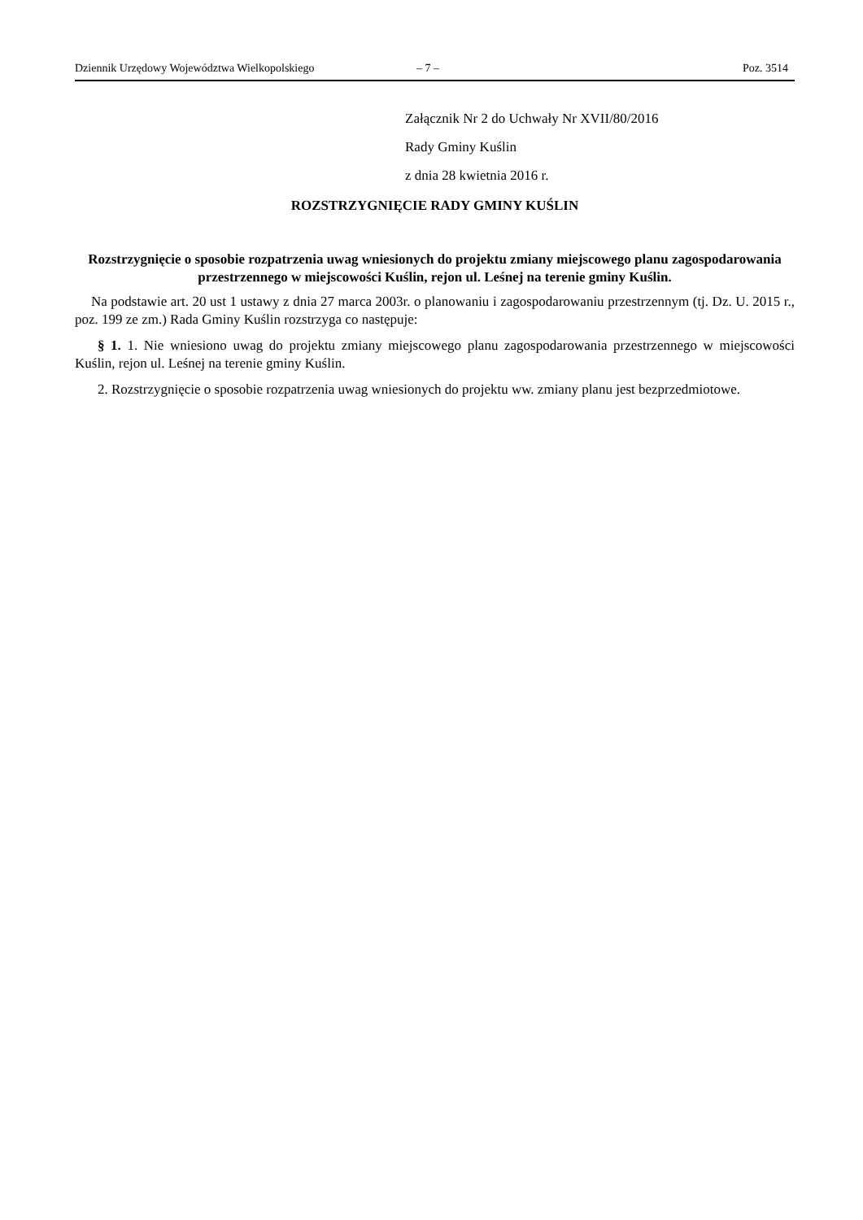Dziennik Urzędowy Województwa Wielkopolskiego – 7 – Poz. 3514
Załącznik Nr 2 do Uchwały Nr XVII/80/2016
Rady Gminy Kuślin
z dnia 28 kwietnia 2016 r.
ROZSTRZYGNIĘCIE RADY GMINY KUŚLIN
Rozstrzygnięcie o sposobie rozpatrzenia uwag wniesionych do projektu zmiany miejscowego planu zagospodarowania przestrzennego w miejscowości Kuślin, rejon ul. Leśnej na terenie gminy Kuślin.
Na podstawie art. 20 ust 1 ustawy z dnia 27 marca 2003r. o planowaniu i zagospodarowaniu przestrzennym (tj. Dz. U. 2015 r., poz. 199 ze zm.) Rada Gminy Kuślin rozstrzyga co następuje:
§ 1. 1. Nie wniesiono uwag do projektu zmiany miejscowego planu zagospodarowania przestrzennego w miejscowości Kuślin, rejon ul. Leśnej na terenie gminy Kuślin.
2. Rozstrzygnięcie o sposobie rozpatrzenia uwag wniesionych do projektu ww. zmiany planu jest bezprzedmiotowe.